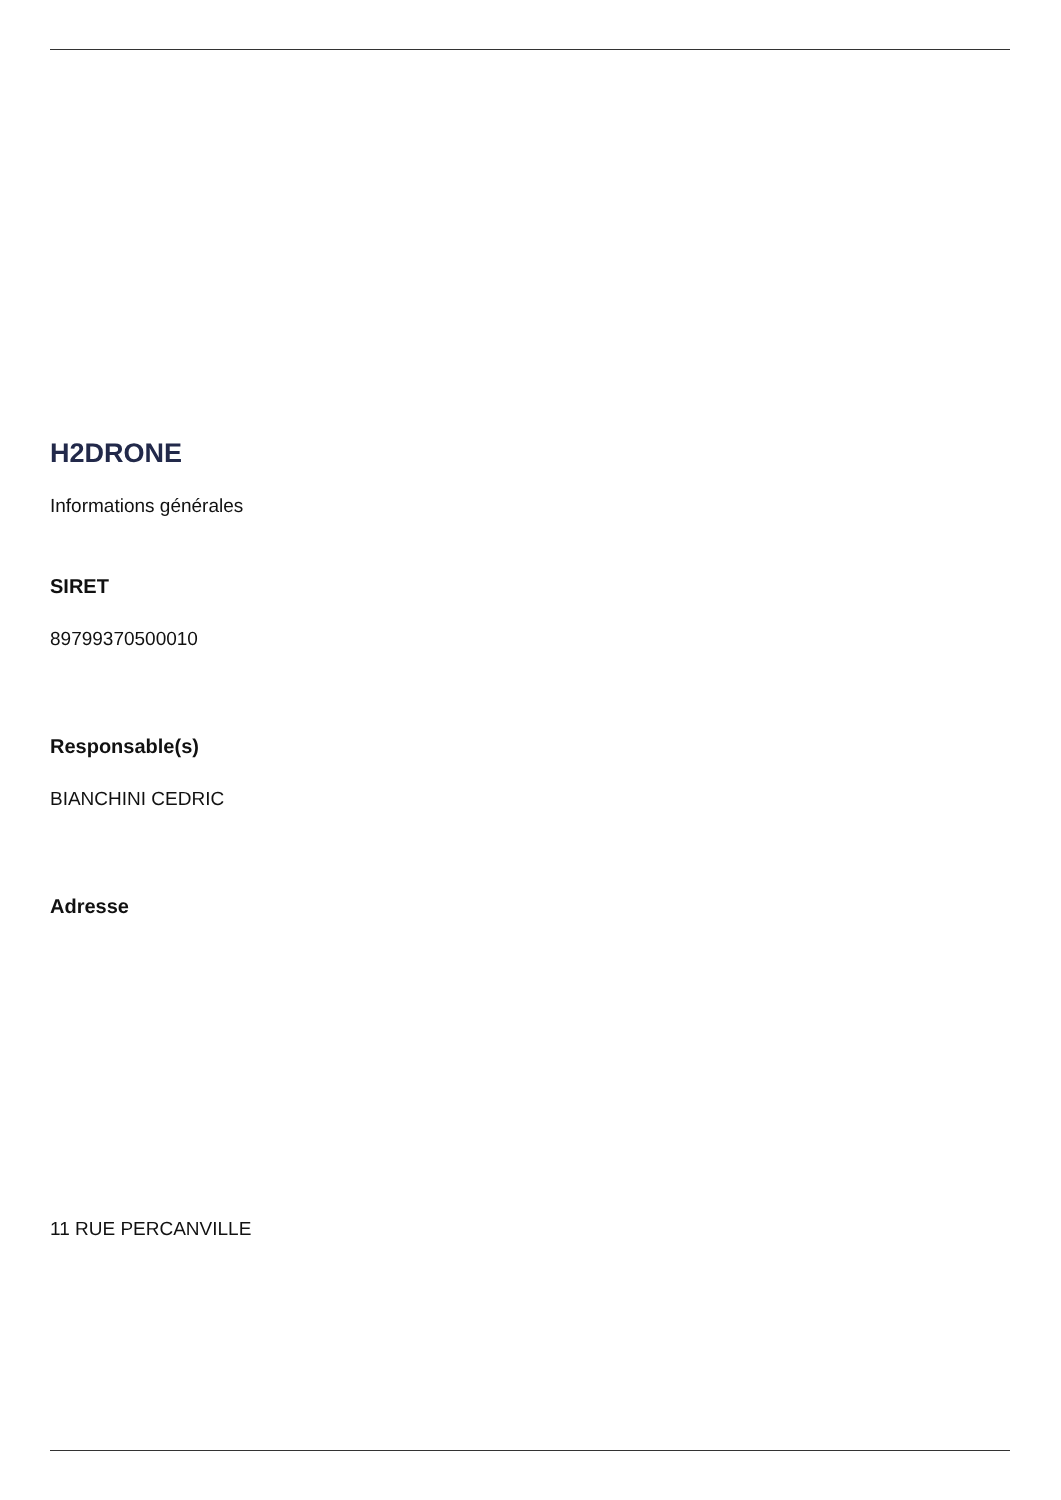H2DRONE
Informations générales
SIRET
89799370500010
Responsable(s)
BIANCHINI CEDRIC
Adresse
11 RUE PERCANVILLE